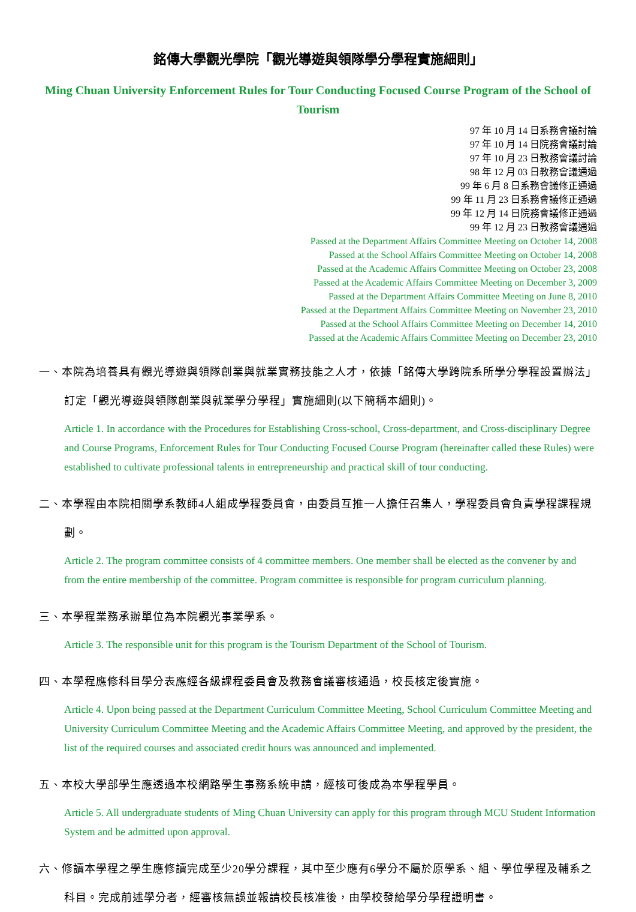銘傳大學觀光學院「觀光導遊與領隊學分學程實施細則」
Ming Chuan University Enforcement Rules for Tour Conducting Focused Course Program of the School of Tourism
97 年 10 月 14 日系務會議討論
97 年 10 月 14 日院務會議討論
97 年 10 月 23 日教務會議討論
98 年 12 月 03 日教務會議通過
99 年 6 月 8 日系務會議修正通過
99 年 11 月 23 日系務會議修正通過
99 年 12 月 14 日院務會議修正通過
99 年 12 月 23 日教務會議通過
Passed at the Department Affairs Committee Meeting on October 14, 2008
Passed at the School Affairs Committee Meeting on October 14, 2008
Passed at the Academic Affairs Committee Meeting on October 23, 2008
Passed at the Academic Affairs Committee Meeting on December 3, 2009
Passed at the Department Affairs Committee Meeting on June 8, 2010
Passed at the Department Affairs Committee Meeting on November 23, 2010
Passed at the School Affairs Committee Meeting on December 14, 2010
Passed at the Academic Affairs Committee Meeting on December 23, 2010
一、本院為培養具有觀光導遊與領隊創業與就業實務技能之人才，依據「銘傳大學跨院系所學分學程設置辦法」訂定「觀光導遊與領隊創業與就業學分學程」實施細則(以下簡稱本細則)。
Article 1. In accordance with the Procedures for Establishing Cross-school, Cross-department, and Cross-disciplinary Degree and Course Programs, Enforcement Rules for Tour Conducting Focused Course Program (hereinafter called these Rules) were established to cultivate professional talents in entrepreneurship and practical skill of tour conducting.
二、本學程由本院相關學系教師4人組成學程委員會，由委員互推一人擔任召集人，學程委員會負責學程課程規劃。
Article 2. The program committee consists of 4 committee members. One member shall be elected as the convener by and from the entire membership of the committee. Program committee is responsible for program curriculum planning.
三、本學程業務承辦單位為本院觀光事業學系。
Article 3. The responsible unit for this program is the Tourism Department of the School of Tourism.
四、本學程應修科目學分表應經各級課程委員會及教務會議審核通過，校長核定後實施。
Article 4. Upon being passed at the Department Curriculum Committee Meeting, School Curriculum Committee Meeting and University Curriculum Committee Meeting and the Academic Affairs Committee Meeting, and approved by the president, the list of the required courses and associated credit hours was announced and implemented.
五、本校大學部學生應透過本校網路學生事務系統申請，經核可後成為本學程學員。
Article 5. All undergraduate students of Ming Chuan University can apply for this program through MCU Student Information System and be admitted upon approval.
六、修讀本學程之學生應修讀完成至少20學分課程，其中至少應有6學分不屬於原學系、組、學位學程及輔系之科目。完成前述學分者，經審核無誤並報請校長核准後，由學校發給學分學程證明書。